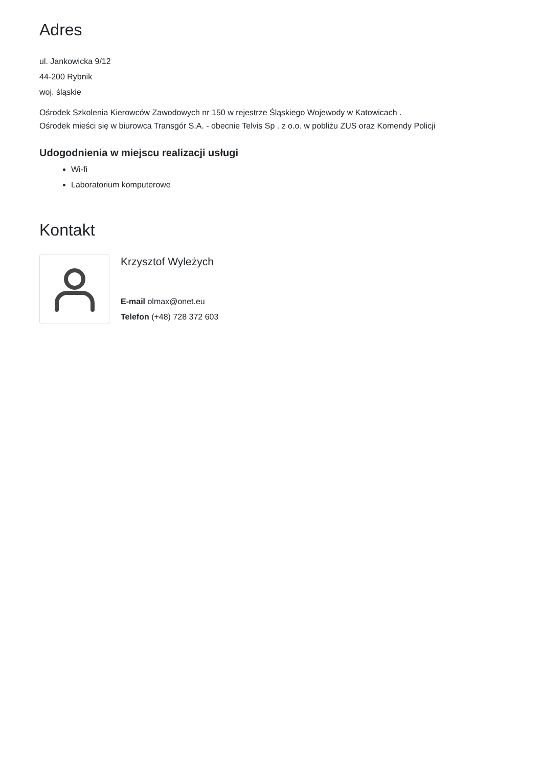Adres
ul. Jankowicka 9/12
44-200 Rybnik
woj. śląskie
Ośrodek Szkolenia Kierowców Zawodowych nr 150 w rejestrze Śląskiego Wojewody w Katowicach .
Ośrodek mieści się w biurowca Transgór S.A. - obecnie Telvis Sp . z o.o. w pobliżu ZUS oraz Komendy Policji
Udogodnienia w miejscu realizacji usługi
Wi-fi
Laboratorium komputerowe
Kontakt
Krzysztof Wyleżych
E-mail olmax@onet.eu
Telefon (+48) 728 372 603